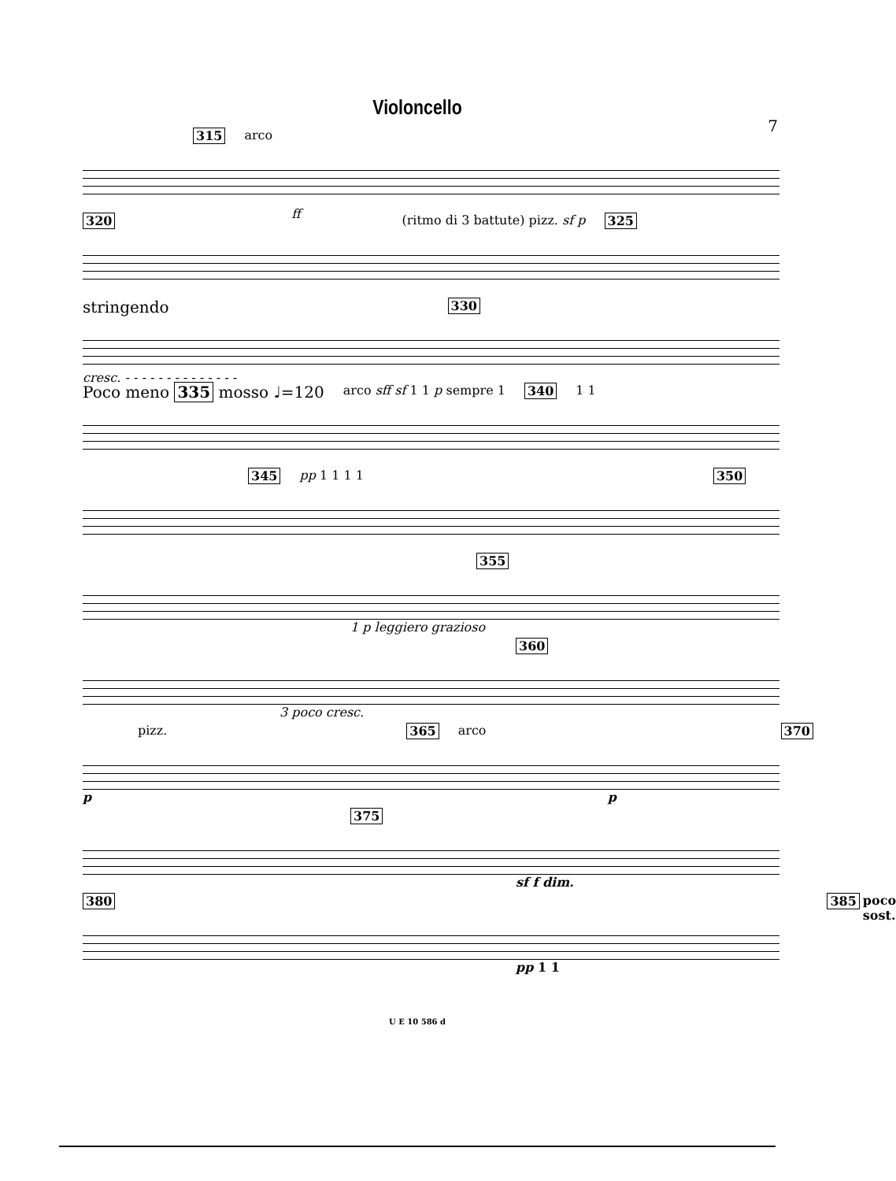Violoncello
7
315 arco ff
320 (ritmo di 3 battute) pizz. sf p 325
stringendo 330
cresc. - - - - - - - - - - - - - -
Poco meno 335 mosso ♩=120 arco sff sf 1 1 p sempre 1 340 1 1
345 pp 1 1 1 1 350
355
1 p leggiero grazioso
360
3 poco cresc.
pizz. 365 arco 370
p p
375
sf f dim.
380 385 poco sost.
pp 1 1
U E 10 586 d